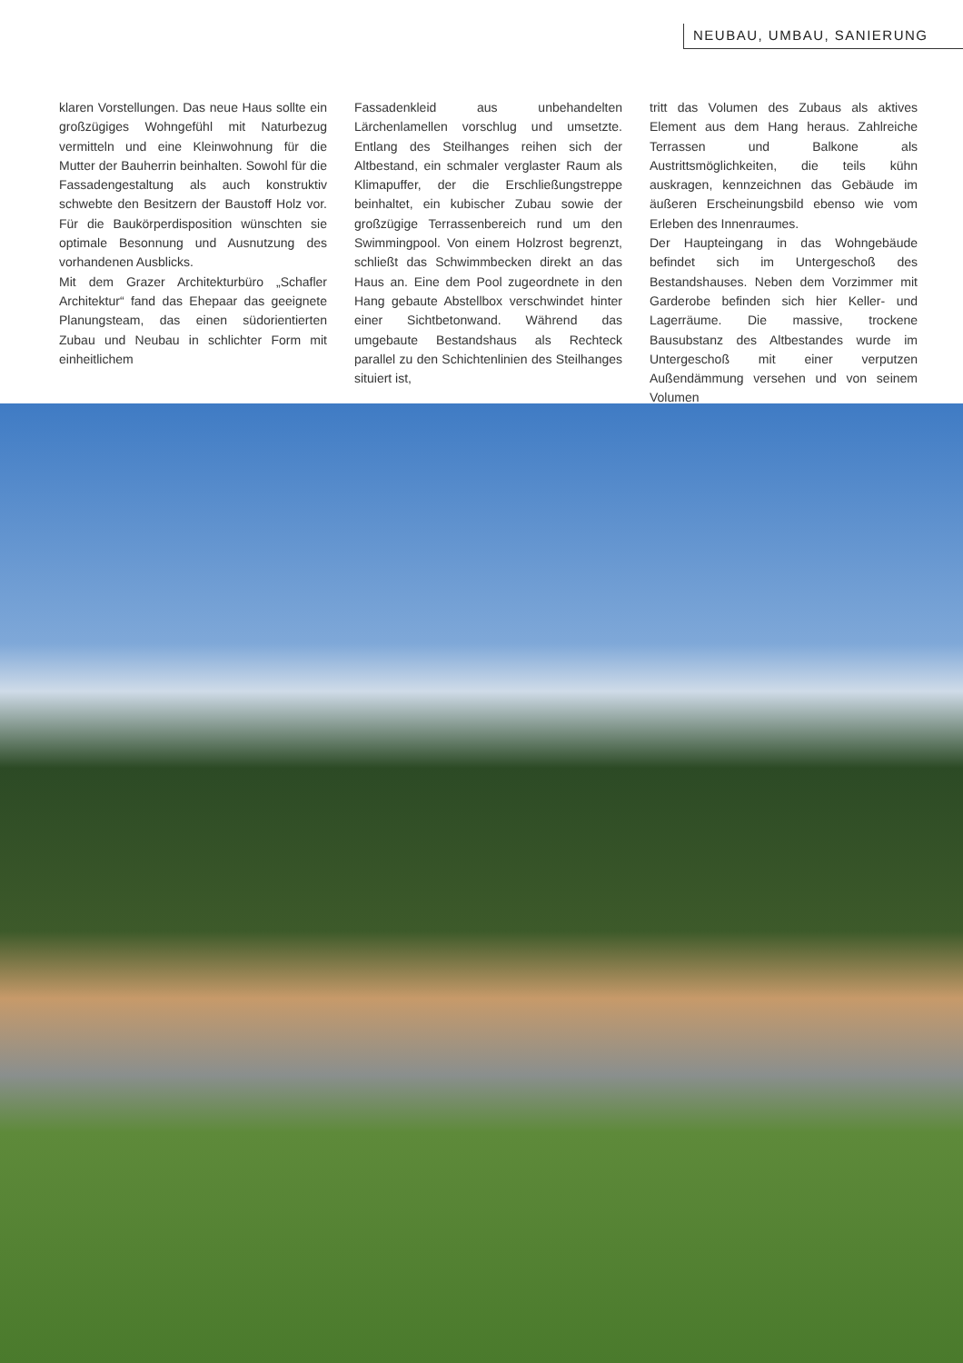NEUBAU, UMBAU, SANIERUNG
klaren Vorstellungen. Das neue Haus sollte ein großzügiges Wohngefühl mit Naturbezug vermitteln und eine Kleinwohnung für die Mutter der Bauherrin beinhalten. Sowohl für die Fassadengestaltung als auch konstruktiv schwebte den Besitzern der Baustoff Holz vor. Für die Baukörperdisposition wünschten sie optimale Besonnung und Ausnutzung des vorhandenen Ausblicks.
Mit dem Grazer Architekturbüro „Schafler Architektur“ fand das Ehepaar das geeignete Planungsteam, das einen südorientierten Zubau und Neubau in schlichter Form mit einheitlichem
Fassadenkleid aus unbehandelten Lärchenlamellen vorschlug und umsetzte. Entlang des Steilhanges reihen sich der Altbestand, ein schmaler verglaster Raum als Klimapuffer, der die Erschließungstreppe beinhaltet, ein kubischer Zubau sowie der großzügige Terrassenbereich rund um den Swimmingpool. Von einem Holzrost begrenzt, schließt das Schwimmbecken direkt an das Haus an. Eine dem Pool zugeordnete in den Hang gebaute Abstellbox verschwindet hinter einer Sichtbetonwand. Während das umgebaute Bestandshaus als Rechteck parallel zu den Schichtenlinien des Steilhanges situiert ist,
tritt das Volumen des Zubaus als aktives Element aus dem Hang heraus. Zahlreiche Terrassen und Balkone als Austrittsmöglichkeiten, die teils kühn auskragen, kennzeichnen das Gebäude im äußeren Erscheinungsbild ebenso wie vom Erleben des Innenraumes.
Der Haupteingang in das Wohngebäude befindet sich im Untergeschoß des Bestandshauses. Neben dem Vorzimmer mit Garderobe befinden sich hier Keller- und Lagerräume. Die massive, trockene Bausubstanz des Altbestandes wurde im Untergeschoß mit einer verputzen Außendämmung versehen und von seinem Volumen